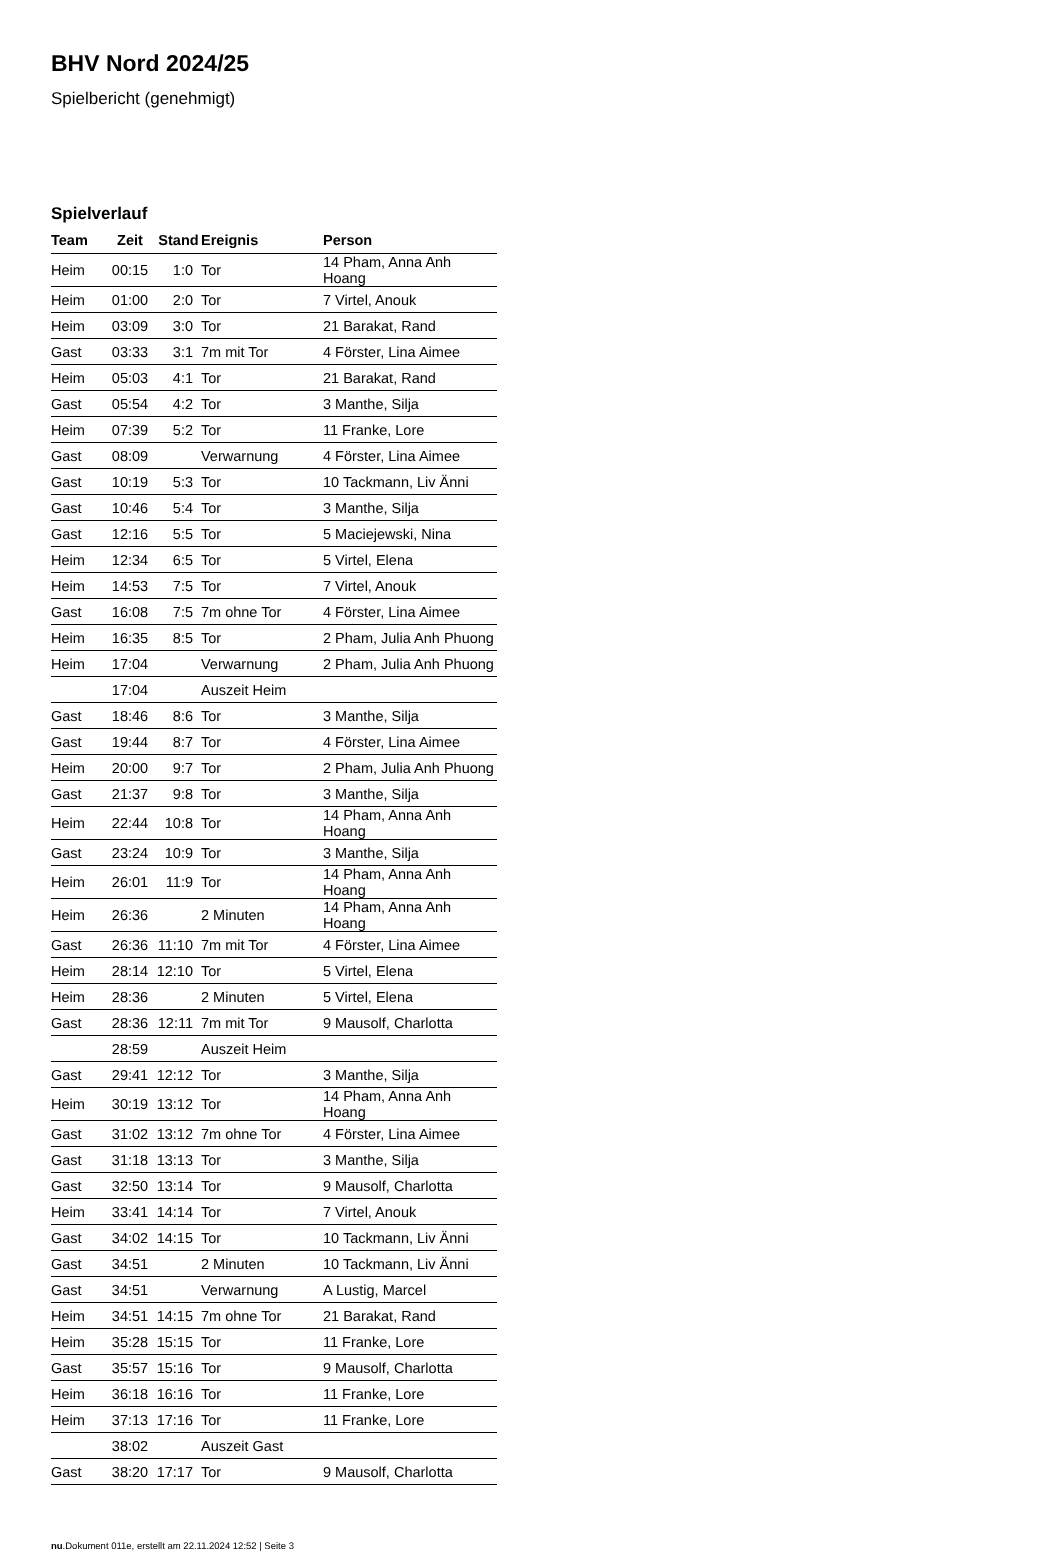BHV Nord 2024/25
Spielbericht (genehmigt)
Spielverlauf
| Team | Zeit | Stand | Ereignis | Person |
| --- | --- | --- | --- | --- |
| Heim | 00:15 | 1:0 | Tor | 14 Pham, Anna Anh Hoang |
| Heim | 01:00 | 2:0 | Tor | 7 Virtel, Anouk |
| Heim | 03:09 | 3:0 | Tor | 21 Barakat, Rand |
| Gast | 03:33 | 3:1 | 7m mit Tor | 4 Förster, Lina Aimee |
| Heim | 05:03 | 4:1 | Tor | 21 Barakat, Rand |
| Gast | 05:54 | 4:2 | Tor | 3 Manthe, Silja |
| Heim | 07:39 | 5:2 | Tor | 11 Franke, Lore |
| Gast | 08:09 | | Verwarnung | 4 Förster, Lina Aimee |
| Gast | 10:19 | 5:3 | Tor | 10 Tackmann, Liv Änni |
| Gast | 10:46 | 5:4 | Tor | 3 Manthe, Silja |
| Gast | 12:16 | 5:5 | Tor | 5 Maciejewski, Nina |
| Heim | 12:34 | 6:5 | Tor | 5 Virtel, Elena |
| Heim | 14:53 | 7:5 | Tor | 7 Virtel, Anouk |
| Gast | 16:08 | 7:5 | 7m ohne Tor | 4 Förster, Lina Aimee |
| Heim | 16:35 | 8:5 | Tor | 2 Pham, Julia Anh Phuong |
| Heim | 17:04 | | Verwarnung | 2 Pham, Julia Anh Phuong |
| | 17:04 | | Auszeit Heim | |
| Gast | 18:46 | 8:6 | Tor | 3 Manthe, Silja |
| Gast | 19:44 | 8:7 | Tor | 4 Förster, Lina Aimee |
| Heim | 20:00 | 9:7 | Tor | 2 Pham, Julia Anh Phuong |
| Gast | 21:37 | 9:8 | Tor | 3 Manthe, Silja |
| Heim | 22:44 | 10:8 | Tor | 14 Pham, Anna Anh Hoang |
| Gast | 23:24 | 10:9 | Tor | 3 Manthe, Silja |
| Heim | 26:01 | 11:9 | Tor | 14 Pham, Anna Anh Hoang |
| Heim | 26:36 | | 2 Minuten | 14 Pham, Anna Anh Hoang |
| Gast | 26:36 | 11:10 | 7m mit Tor | 4 Förster, Lina Aimee |
| Heim | 28:14 | 12:10 | Tor | 5 Virtel, Elena |
| Heim | 28:36 | | 2 Minuten | 5 Virtel, Elena |
| Gast | 28:36 | 12:11 | 7m mit Tor | 9 Mausolf, Charlotta |
| | 28:59 | | Auszeit Heim | |
| Gast | 29:41 | 12:12 | Tor | 3 Manthe, Silja |
| Heim | 30:19 | 13:12 | Tor | 14 Pham, Anna Anh Hoang |
| Gast | 31:02 | 13:12 | 7m ohne Tor | 4 Förster, Lina Aimee |
| Gast | 31:18 | 13:13 | Tor | 3 Manthe, Silja |
| Gast | 32:50 | 13:14 | Tor | 9 Mausolf, Charlotta |
| Heim | 33:41 | 14:14 | Tor | 7 Virtel, Anouk |
| Gast | 34:02 | 14:15 | Tor | 10 Tackmann, Liv Änni |
| Gast | 34:51 | | 2 Minuten | 10 Tackmann, Liv Änni |
| Gast | 34:51 | | Verwarnung | A Lustig, Marcel |
| Heim | 34:51 | 14:15 | 7m ohne Tor | 21 Barakat, Rand |
| Heim | 35:28 | 15:15 | Tor | 11 Franke, Lore |
| Gast | 35:57 | 15:16 | Tor | 9 Mausolf, Charlotta |
| Heim | 36:18 | 16:16 | Tor | 11 Franke, Lore |
| Heim | 37:13 | 17:16 | Tor | 11 Franke, Lore |
| | 38:02 | | Auszeit Gast | |
| Gast | 38:20 | 17:17 | Tor | 9 Mausolf, Charlotta |
nu.Dokument 011e, erstellt am 22.11.2024 12:52 | Seite 3